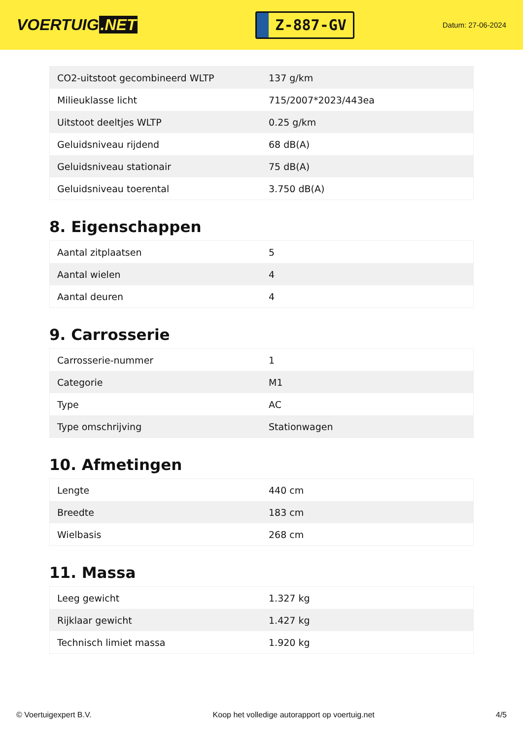VOERTUIG.NET
Z-887-GV
Datum: 27-06-2024
| CO2-uitstoot gecombineerd WLTP | 137 g/km |
| Milieuklasse licht | 715/2007*2023/443ea |
| Uitstoot deeltjes WLTP | 0.25 g/km |
| Geluidsniveau rijdend | 68 dB(A) |
| Geluidsniveau stationair | 75 dB(A) |
| Geluidsniveau toerental | 3.750 dB(A) |
8. Eigenschappen
| Aantal zitplaatsen | 5 |
| Aantal wielen | 4 |
| Aantal deuren | 4 |
9. Carrosserie
| Carrosserie-nummer | 1 |
| Categorie | M1 |
| Type | AC |
| Type omschrijving | Stationwagen |
10. Afmetingen
| Lengte | 440 cm |
| Breedte | 183 cm |
| Wielbasis | 268 cm |
11. Massa
| Leeg gewicht | 1.327 kg |
| Rijklaar gewicht | 1.427 kg |
| Technisch limiet massa | 1.920 kg |
© Voertuigexpert B.V. Koop het volledige autorapport op voertuig.net 4/5